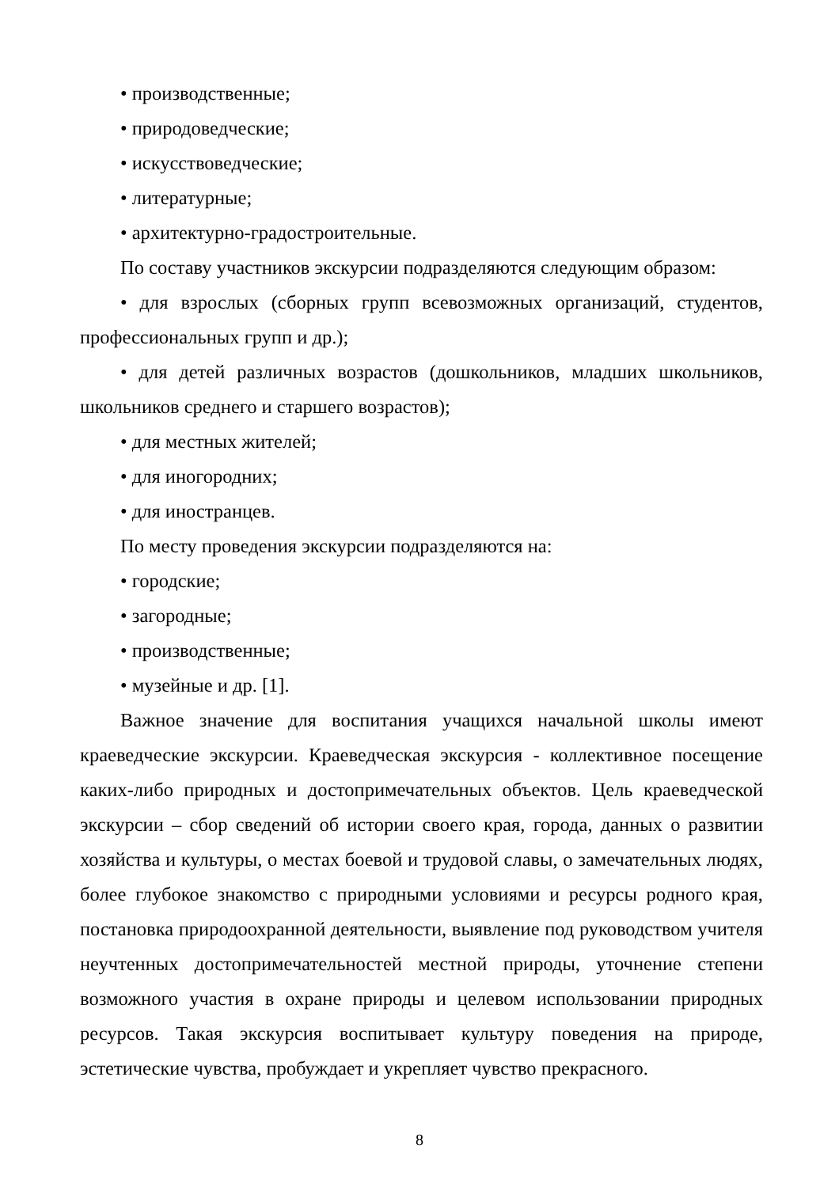• производственные;
• природоведческие;
• искусствоведческие;
• литературные;
• архитектурно-градостроительные.
По составу участников экскурсии подразделяются следующим образом:
• для взрослых (сборных групп всевозможных организаций, студентов, профессиональных групп и др.);
• для детей различных возрастов (дошкольников, младших школьников, школьников среднего и старшего возрастов);
• для местных жителей;
• для иногородних;
• для иностранцев.
По месту проведения экскурсии подразделяются на:
• городские;
• загородные;
• производственные;
• музейные и др. [1].
Важное значение для воспитания учащихся начальной школы имеют краеведческие экскурсии. Краеведческая экскурсия - коллективное посещение каких-либо природных и достопримечательных объектов. Цель краеведческой экскурсии – сбор сведений об истории своего края, города, данных о развитии хозяйства и культуры, о местах боевой и трудовой славы, о замечательных людях, более глубокое знакомство с природными условиями и ресурсы родного края, постановка природоохранной деятельности, выявление под руководством учителя неучтенных достопримечательностей местной природы, уточнение степени возможного участия в охране природы и целевом использовании природных ресурсов. Такая экскурсия воспитывает культуру поведения на природе, эстетические чувства, пробуждает и укрепляет чувство прекрасного.
8